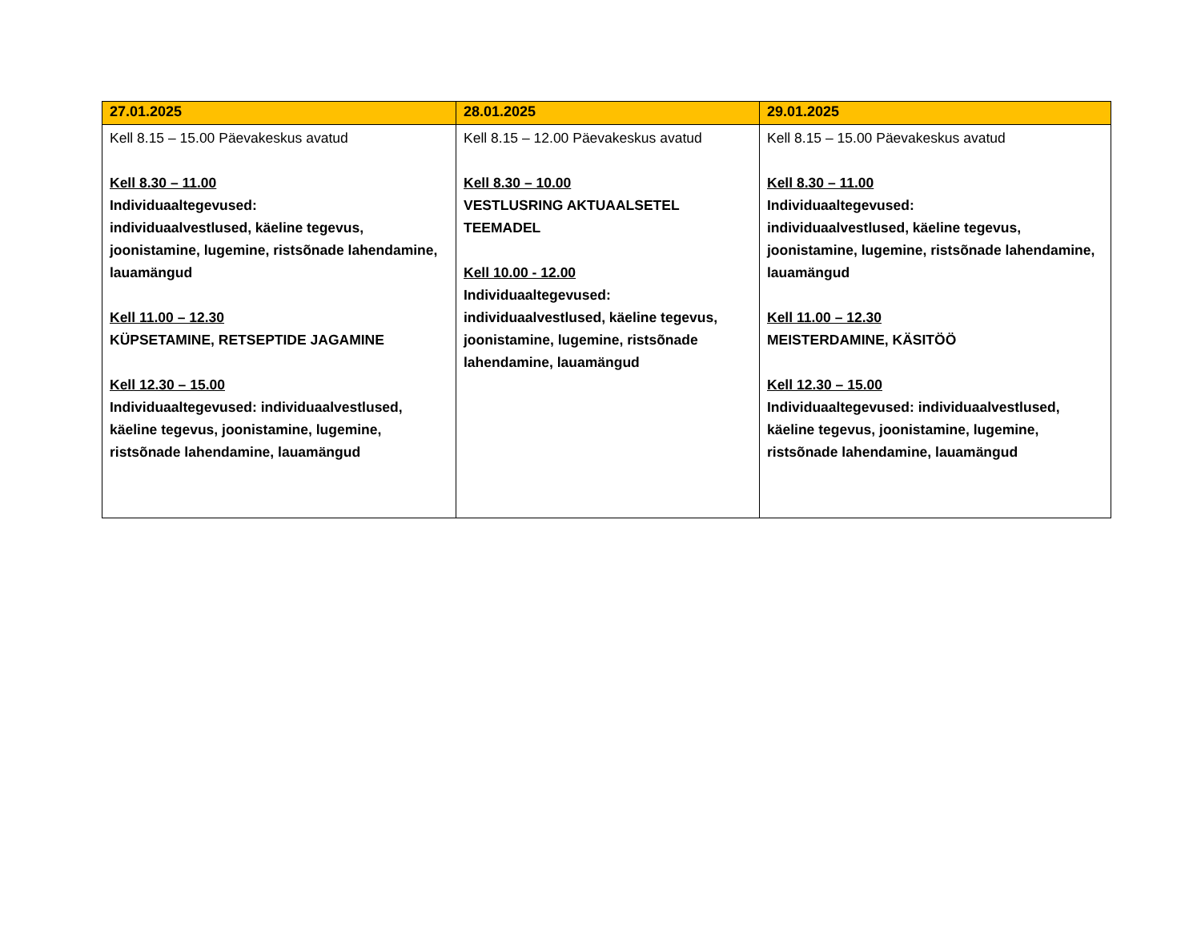| 27.01.2025 | 28.01.2025 | 29.01.2025 |
| --- | --- | --- |
| Kell 8.15 – 15.00 Päevakeskus avatud Kell 8.30 – 11.00 Individuaaltegevused: individuaalvestlused, käeline tegevus, joonistamine, lugemine, ristsõnade lahendamine, lauamängud Kell 11.00 – 12.30 KÜPSETAMINE, RETSEPTIDE JAGAMINE Kell 12.30 – 15.00 Individuaaltegevused: individuaalvestlused, käeline tegevus, joonistamine, lugemine, ristsõnade lahendamine, lauamängud | Kell 8.15 – 12.00 Päevakeskus avatud Kell 8.30 – 10.00 VESTLUSRING AKTUAALSETEL TEEMADEL Kell 10.00 - 12.00 Individuaaltegevused: individuaalvestlused, käeline tegevus, joonistamine, lugemine, ristsõnade lahendamine, lauamängud | Kell 8.15 – 15.00 Päevakeskus avatud Kell 8.30 – 11.00 Individuaaltegevused: individuaalvestlused, käeline tegevus, joonistamine, lugemine, ristsõnade lahendamine, lauamängud Kell 11.00 – 12.30 MEISTERDAMINE, KÄSITÖÖ Kell 12.30 – 15.00 Individuaaltegevused: individuaalvestlused, käeline tegevus, joonistamine, lugemine, ristsõnade lahendamine, lauamängud |